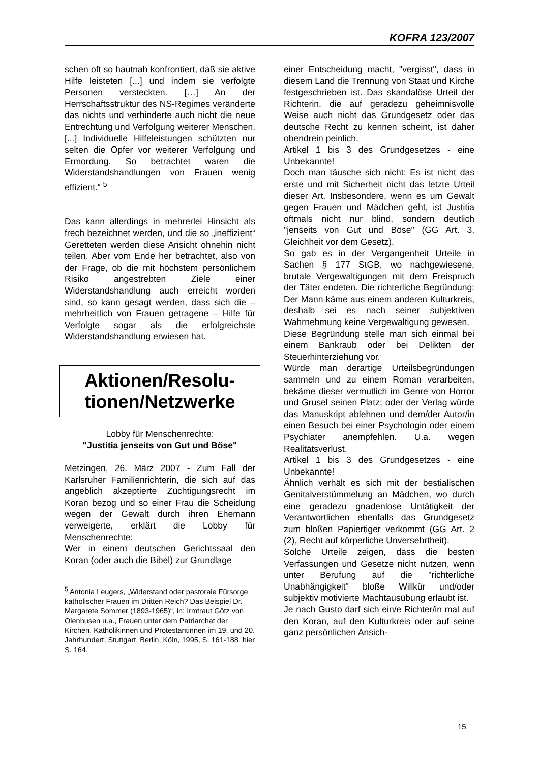KOFRA 123/2007
schen oft so hautnah konfrontiert, daß sie aktive Hilfe leisteten [...] und indem sie verfolgte Personen versteckten. […] An der Herrschaftsstruktur des NS-Regimes veränderte das nichts und verhinderte auch nicht die neue Entrechtung und Verfolgung weiterer Menschen. [...] Individuelle Hilfeleistungen schützten nur selten die Opfer vor weiterer Verfolgung und Ermordung. So betrachtet waren die Widerstandshandlungen von Frauen wenig effizient.“ <sup>5</sup>
Das kann allerdings in mehrerlei Hinsicht als frech bezeichnet werden, und die so „ineffizient“ Geretteten werden diese Ansicht ohnehin nicht teilen. Aber vom Ende her betrachtet, also von der Frage, ob die mit höchstem persönlichem Risiko angestrebten Ziele einer Widerstandshandlung auch erreicht worden sind, so kann gesagt werden, dass sich die – mehrheitlich von Frauen getragene – Hilfe für Verfolgte sogar als die erfolgreichste Widerstandshandlung erwiesen hat.
Aktionen/Resolu-
tionen/Netzwerke
Lobby für Menschenrechte:
"Justitia jenseits von Gut und Böse"
Metzingen, 26. März 2007 - Zum Fall der Karlsruher Familienrichterin, die sich auf das angeblich akzeptierte Züchtigungsrecht im Koran bezog und so einer Frau die Scheidung wegen der Gewalt durch ihren Ehemann verweigerte, erklärt die Lobby für Menschenrechte:
Wer in einem deutschen Gerichtssaal den Koran (oder auch die Bibel) zur Grundlage
<sup>5</sup> Antonia Leugers, „Widerstand oder pastorale Fürsorge katholischer Frauen im Dritten Reich? Das Beispiel Dr. Margarete Sommer (1893-1965)“, in: Irmtraut Götz von Olenhusen u.a., Frauen unter dem Patriarchat der Kirchen. Katholikinnen und Protestantinnen im 19. und 20. Jahrhundert, Stuttgart, Berlin, Köln, 1995, S. 161-188. hier S. 164.
einer Entscheidung macht, "vergisst", dass in diesem Land die Trennung von Staat und Kirche festgeschrieben ist. Das skandalöse Urteil der Richterin, die auf geradezu geheimnisvolle Weise auch nicht das Grundgesetz oder das deutsche Recht zu kennen scheint, ist daher obendrein peinlich.
Artikel 1 bis 3 des Grundgesetzes - eine Unbekannte!
Doch man täusche sich nicht: Es ist nicht das erste und mit Sicherheit nicht das letzte Urteil dieser Art. Insbesondere, wenn es um Gewalt gegen Frauen und Mädchen geht, ist Justitia oftmals nicht nur blind, sondern deutlich "jenseits von Gut und Böse" (GG Art. 3, Gleichheit vor dem Gesetz).
So gab es in der Vergangenheit Urteile in Sachen § 177 StGB, wo nachgewiesene, brutale Vergewaltigungen mit dem Freispruch der Täter endeten. Die richterliche Begründung: Der Mann käme aus einem anderen Kulturkreis, deshalb sei es nach seiner subjektiven Wahrnehmung keine Vergewaltigung gewesen.
Diese Begründung stelle man sich einmal bei einem Bankraub oder bei Delikten der Steuerhinterziehung vor.
Würde man derartige Urteilsbegründungen sammeln und zu einem Roman verarbeiten, bekäme dieser vermutlich im Genre von Horror und Grusel seinen Platz; oder der Verlag würde das Manuskript ablehnen und dem/der Autor/in einen Besuch bei einer Psychologin oder einem Psychiater anempfehlen. U.a. wegen Realitätsverlust.
Artikel 1 bis 3 des Grundgesetzes - eine Unbekannte!
Ähnlich verhält es sich mit der bestialischen Genitalverstümmelung an Mädchen, wo durch eine geradezu gnadenlose Untätigkeit der Verantwortlichen ebenfalls das Grundgesetz zum bloßen Papiertiger verkommt (GG Art. 2 (2), Recht auf körperliche Unversehrtheit).
Solche Urteile zeigen, dass die besten Verfassungen und Gesetze nicht nutzen, wenn unter Berufung auf die "richterliche Unabhängigkeit" bloße Willkür und/oder subjektiv motivierte Machtausübung erlaubt ist.
Je nach Gusto darf sich ein/e Richter/in mal auf den Koran, auf den Kulturkreis oder auf seine ganz persönlichen Ansich-
15